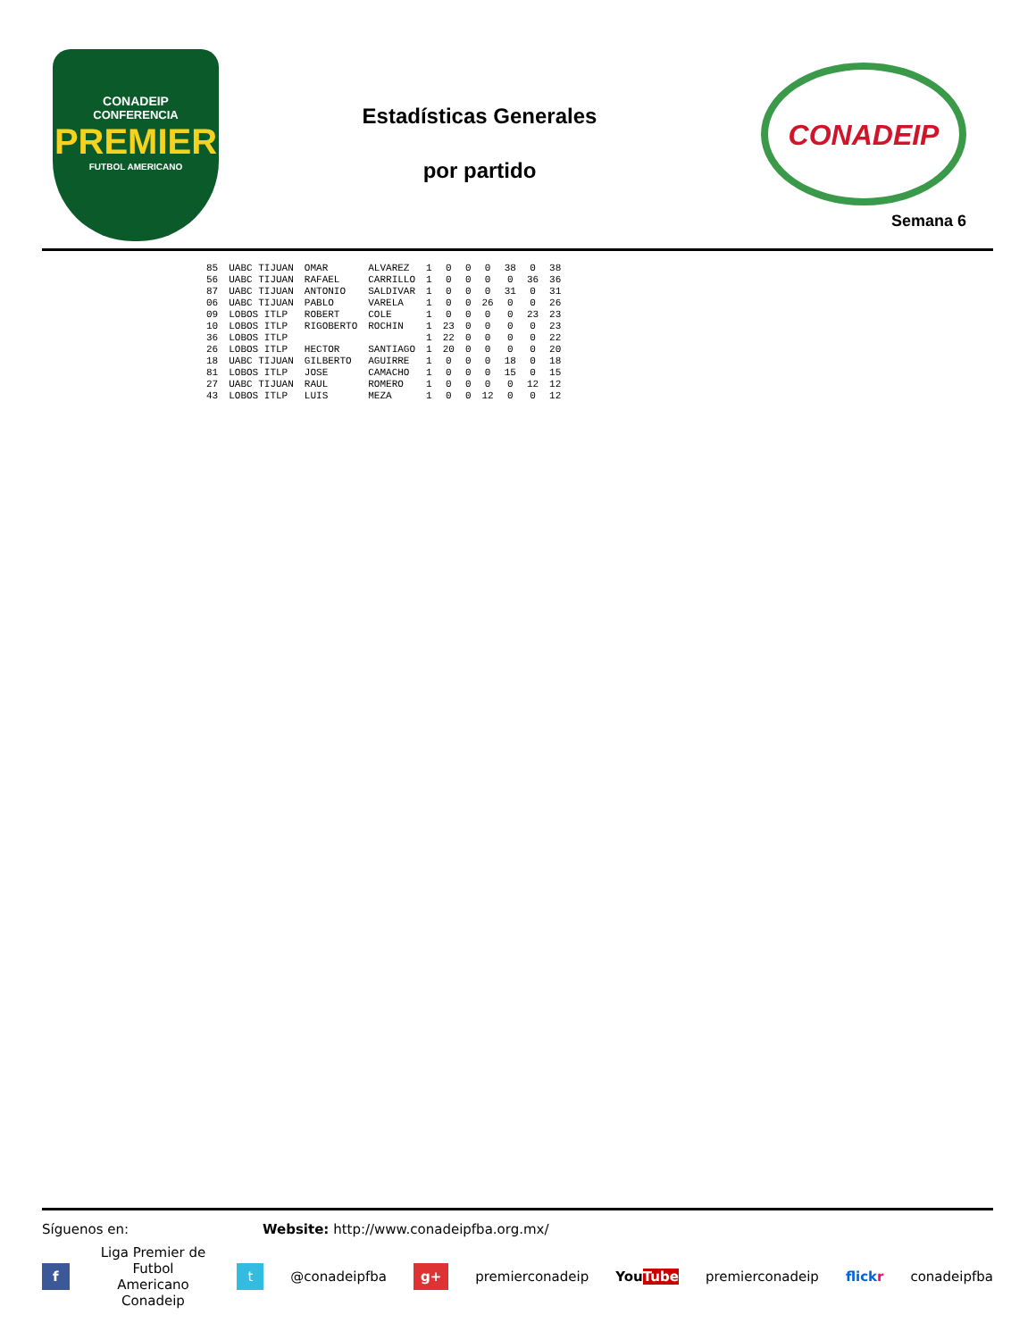CONADEIP
CONFERENCIA
PREMIER
FUTBOL AMERICANO
Estadísticas Generales
por partido
CONADEIP
Semana 6
| 85 | UABC TIJUAN | OMAR | ALVAREZ | 1 | 0 | 0 | 0 | 38 | 0 | 38 |
| 56 | UABC TIJUAN | RAFAEL | CARRILLO | 1 | 0 | 0 | 0 | 0 | 36 | 36 |
| 87 | UABC TIJUAN | ANTONIO | SALDIVAR | 1 | 0 | 0 | 0 | 31 | 0 | 31 |
| 06 | UABC TIJUAN | PABLO | VARELA | 1 | 0 | 0 | 26 | 0 | 0 | 26 |
| 09 | LOBOS ITLP | ROBERT | COLE | 1 | 0 | 0 | 0 | 0 | 23 | 23 |
| 10 | LOBOS ITLP | RIGOBERTO | ROCHIN | 1 | 23 | 0 | 0 | 0 | 0 | 23 |
| 36 | LOBOS ITLP | | | 1 | 22 | 0 | 0 | 0 | 0 | 22 |
| 26 | LOBOS ITLP | HECTOR | SANTIAGO | 1 | 20 | 0 | 0 | 0 | 0 | 20 |
| 18 | UABC TIJUAN | GILBERTO | AGUIRRE | 1 | 0 | 0 | 0 | 18 | 0 | 18 |
| 81 | LOBOS ITLP | JOSE | CAMACHO | 1 | 0 | 0 | 0 | 15 | 0 | 15 |
| 27 | UABC TIJUAN | RAUL | ROMERO | 1 | 0 | 0 | 0 | 0 | 12 | 12 |
| 43 | LOBOS ITLP | LUIS | MEZA | 1 | 0 | 0 | 12 | 0 | 0 | 12 |
Síguenos en: Website: http://www.conadeipfba.org.mx/
f Liga Premier de Futbol
Americano Conadeip t @conadeipfba g+ premierconadeip YouTube premierconadeip flickr conadeipfba